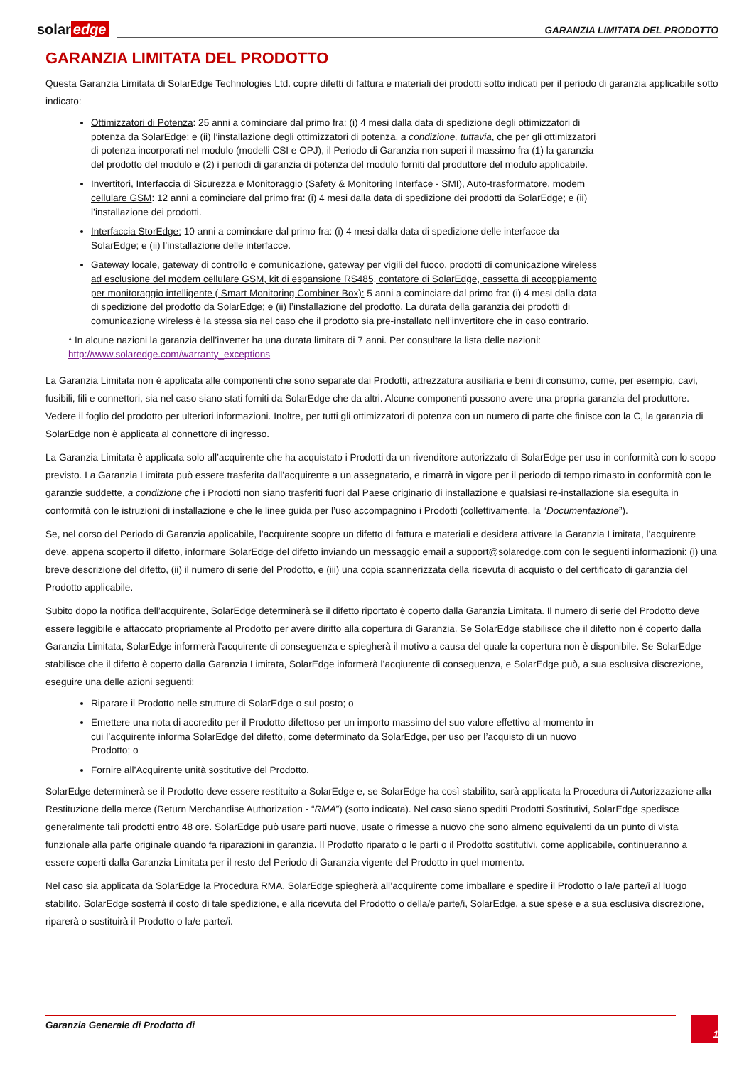solar edge
GARANZIA LIMITATA DEL PRODOTTO
GARANZIA LIMITATA DEL PRODOTTO
Questa Garanzia Limitata di SolarEdge Technologies Ltd. copre difetti di fattura e materiali dei prodotti sotto indicati per il periodo di garanzia applicabile sotto indicato:
Ottimizzatori di Potenza: 25 anni a cominciare dal primo fra: (i) 4 mesi dalla data di spedizione degli ottimizzatori di potenza da SolarEdge; e (ii) l’installazione degli ottimizzatori di potenza, a condizione, tuttavia, che per gli ottimizzatori di potenza incorporati nel modulo (modelli CSI e OPJ), il Periodo di Garanzia non superi il massimo fra (1) la garanzia del prodotto del modulo e (2) i periodi di garanzia di potenza del modulo forniti dal produttore del modulo applicabile.
Invertitori, Interfaccia di Sicurezza e Monitoraggio (Safety & Monitoring Interface - SMI), Auto-trasformatore, modem cellulare GSM: 12 anni a cominciare dal primo fra: (i) 4 mesi dalla data di spedizione dei prodotti da SolarEdge; e (ii) l’installazione dei prodotti.
Interfaccia StorEdge: 10 anni a cominciare dal primo fra: (i) 4 mesi dalla data di spedizione delle interfacce da SolarEdge; e (ii) l’installazione delle interfacce.
Gateway locale, gateway di controllo e comunicazione, gateway per vigili del fuoco, prodotti di comunicazione wireless ad esclusione del modem cellulare GSM, kit di espansione RS485, contatore di SolarEdge, cassetta di accoppiamento per monitoraggio intelligente ( Smart Monitoring Combiner Box): 5 anni a cominciare dal primo fra: (i) 4 mesi dalla data di spedizione del prodotto da SolarEdge; e (ii) l’installazione del prodotto. La durata della garanzia dei prodotti di comunicazione wireless è la stessa sia nel caso che il prodotto sia pre-installato nell’invertitore che in caso contrario.
* In alcune nazioni la garanzia dell’inverter ha una durata limitata di 7 anni. Per consultare la lista delle nazioni: http://www.solaredge.com/warranty_exceptions
La Garanzia Limitata non è applicata alle componenti che sono separate dai Prodotti, attrezzatura ausiliaria e beni di consumo, come, per esempio, cavi, fusibili, fili e connettori, sia nel caso siano stati forniti da SolarEdge che da altri. Alcune componenti possono avere una propria garanzia del produttore. Vedere il foglio del prodotto per ulteriori informazioni. Inoltre, per tutti gli ottimizzatori di potenza con un numero di parte che finisce con la C, la garanzia di SolarEdge non è applicata al connettore di ingresso.
La Garanzia Limitata è applicata solo all’acquirente che ha acquistato i Prodotti da un rivenditore autorizzato di SolarEdge per uso in conformità con lo scopo previsto. La Garanzia Limitata può essere trasferita dall’acquirente a un assegnatario, e rimarrà in vigore per il periodo di tempo rimasto in conformità con le garanzie suddette, a condizione che i Prodotti non siano trasferiti fuori dal Paese originario di installazione e qualsiasi re-installazione sia eseguita in conformità con le istruzioni di installazione e che le linee guida per l’uso accompagnino i Prodotti (collettivamente, la “Documentazione”).
Se, nel corso del Periodo di Garanzia applicabile, l’acquirente scopre un difetto di fattura e materiali e desidera attivare la Garanzia Limitata, l’acquirente deve, appena scoperto il difetto, informare SolarEdge del difetto inviando un messaggio email a support@solaredge.com con le seguenti informazioni: (i) una breve descrizione del difetto, (ii) il numero di serie del Prodotto, e (iii) una copia scannerizzata della ricevuta di acquisto o del certificato di garanzia del Prodotto applicabile.
Subito dopo la notifica dell’acquirente, SolarEdge determinerà se il difetto riportato è coperto dalla Garanzia Limitata. Il numero di serie del Prodotto deve essere leggibile e attaccato propriamente al Prodotto per avere diritto alla copertura di Garanzia. Se SolarEdge stabilisce che il difetto non è coperto dalla Garanzia Limitata, SolarEdge informerà l’acquirente di conseguenza e spiegherà il motivo a causa del quale la copertura non è disponibile. Se SolarEdge stabilisce che il difetto è coperto dalla Garanzia Limitata, SolarEdge informerà l’acqiurente di conseguenza, e SolarEdge può, a sua esclusiva discrezione, eseguire una delle azioni seguenti:
Riparare il Prodotto nelle strutture di SolarEdge o sul posto; o
Emettere una nota di accredito per il Prodotto difettoso per un importo massimo del suo valore effettivo al momento in cui l’acquirente informa SolarEdge del difetto, come determinato da SolarEdge, per uso per l’acquisto di un nuovo Prodotto; o
Fornire all’Acquirente unità sostitutive del Prodotto.
SolarEdge determinerà se il Prodotto deve essere restituito a SolarEdge e, se SolarEdge ha così stabilito, sarà applicata la Procedura di Autorizzazione alla Restituzione della merce (Return Merchandise Authorization - “RMA”) (sotto indicata). Nel caso siano spediti Prodotti Sostitutivi, SolarEdge spedisce generalmente tali prodotti entro 48 ore. SolarEdge può usare parti nuove, usate o rimesse a nuovo che sono almeno equivalenti da un punto di vista funzionale alla parte originale quando fa riparazioni in garanzia. Il Prodotto riparato o le parti o il Prodotto sostitutivi, come applicabile, continueranno a essere coperti dalla Garanzia Limitata per il resto del Periodo di Garanzia vigente del Prodotto in quel momento.
Nel caso sia applicata da SolarEdge la Procedura RMA, SolarEdge spiegherà all’acquirente come imballare e spedire il Prodotto o la/e parte/i al luogo stabilito. SolarEdge sosterrà il costo di tale spedizione, e alla ricevuta del Prodotto o della/e parte/i, SolarEdge, a sue spese e a sua esclusiva discrezione, riparerà o sostituirà il Prodotto o la/e parte/i.
Garanzia Generale di Prodotto di
1